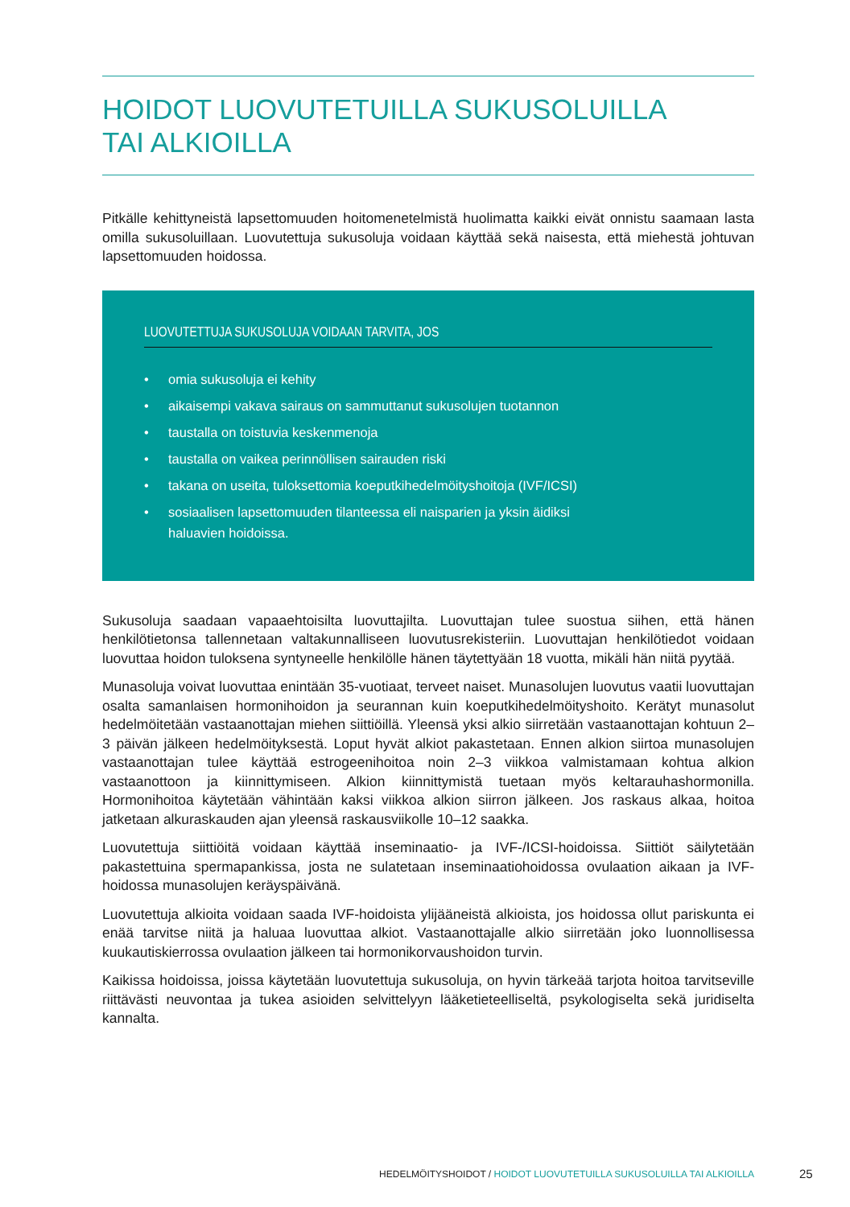HOIDOT LUOVUTETUILLA SUKUSOLUILLA
TAI ALKIOILLA
Pitkälle kehittyneistä lapsettomuuden hoitomenetelmistä huolimatta kaikki eivät onnistu saamaan lasta omilla sukusoluillaan. Luovutettuja sukusoluja voidaan käyttää sekä naisesta, että miehestä johtuvan lapsettomuuden hoidossa.
LUOVUTETTUJA SUKUSOLUJA VOIDAAN TARVITA, JOS
• omia sukusoluja ei kehity
• aikaisempi vakava sairaus on sammuttanut sukusolujen tuotannon
• taustalla on toistuvia keskenmenoja
• taustalla on vaikea perinnöllisen sairauden riski
• takana on useita, tuloksettomia koeputkihedelmöityshoitoja (IVF/ICSI)
• sosiaalisen lapsettomuuden tilanteessa eli naisparien ja yksin äidiksi
haluavien hoidoissa.
Sukusoluja saadaan vapaaehtoisilta luovuttajilta. Luovuttajan tulee suostua siihen, että hänen henkilötietonsa tallennetaan valtakunnalliseen luovutusrekisteriin. Luovuttajan henkilötiedot voidaan luovuttaa hoidon tuloksena syntyneelle henkilölle hänen täytettyään 18 vuotta, mikäli hän niitä pyytää.
Munasoluja voivat luovuttaa enintään 35-vuotiaat, terveet naiset. Munasolujen luovutus vaatii luovuttajan osalta samanlaisen hormonihoidon ja seurannan kuin koeputkihedelmöityshoito. Kerätyt munasolut hedelmöitetään vastaanottajan miehen siittiöillä. Yleensä yksi alkio siirretään vastaanottajan kohtuun 2–3 päivän jälkeen hedelmöityksestä. Loput hyvät alkiot pakastetaan. Ennen alkion siirtoa munasolujen vastaanottajan tulee käyttää estrogeenihoitoa noin 2–3 viikkoa valmistamaan kohtua alkion vastaanottoon ja kiinnittymiseen. Alkion kiinnittymistä tuetaan myös keltarauhashormonilla. Hormonihoitoa käytetään vähintään kaksi viikkoa alkion siirron jälkeen. Jos raskaus alkaa, hoitoa jatketaan alkuraskauden ajan yleensä raskausviikolle 10–12 saakka.
Luovutettuja siittiöitä voidaan käyttää inseminaatio- ja IVF-/ICSI-hoidoissa. Siittiöt säilytetään pakastettuina spermapankissa, josta ne sulatetaan inseminaatiohoidossa ovulaation aikaan ja IVF-hoidossa munasolujen keräyspäivänä.
Luovutettuja alkioita voidaan saada IVF-hoidoista ylijääneistä alkioista, jos hoidossa ollut pariskunta ei enää tarvitse niitä ja haluaa luovuttaa alkiot. Vastaanottajalle alkio siirretään joko luonnollisessa kuukautiskierrossa ovulaation jälkeen tai hormonikorvaushoidon turvin.
Kaikissa hoidoissa, joissa käytetään luovutettuja sukusoluja, on hyvin tärkeää tarjota hoitoa tarvitseville riittävästi neuvontaa ja tukea asioiden selvittelyyn lääketieteelliseltä, psykologiselta sekä juridiselta kannalta.
HEDELMÖITYSHOIDOT / HOIDOT LUOVUTETUILLA SUKUSOLUILLA TAI ALKIOILLA 25